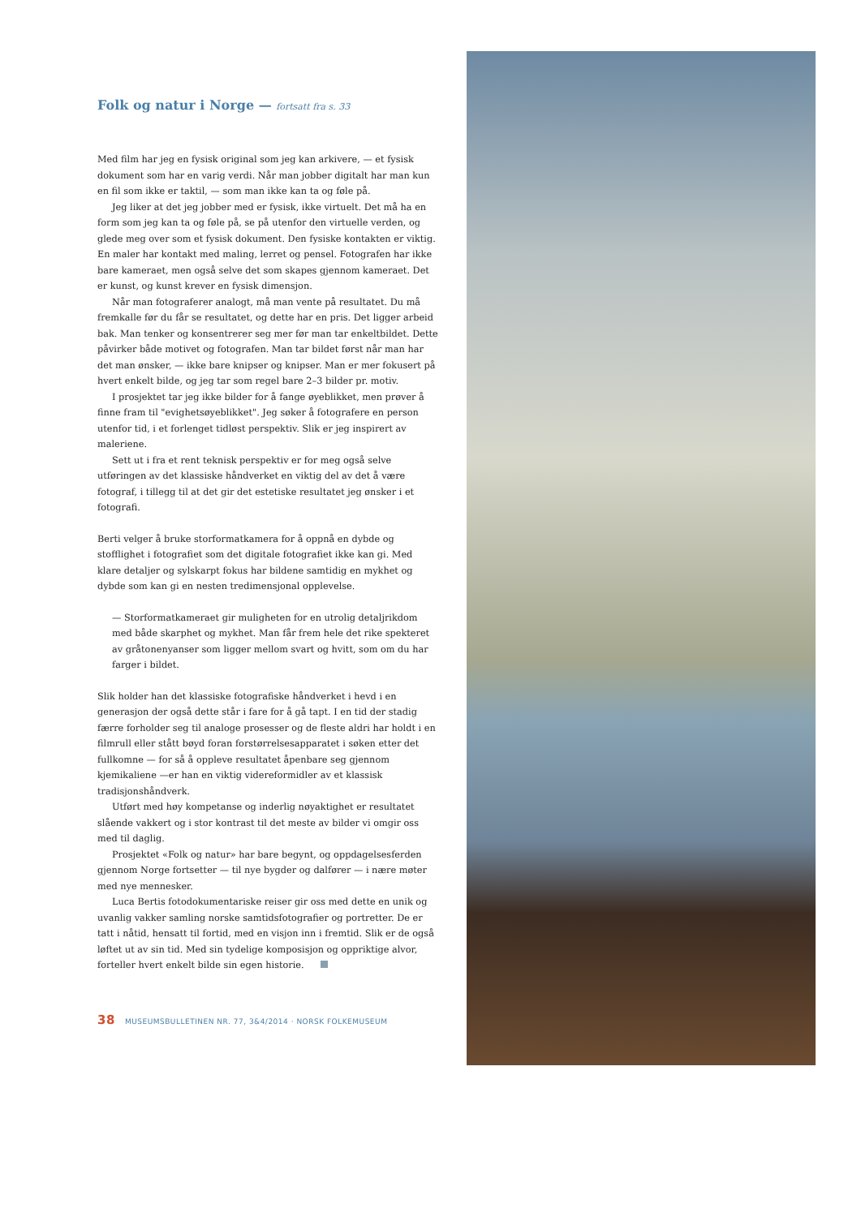Folk og natur i Norge — fortsatt fra s. 33
Med film har jeg en fysisk original som jeg kan arkivere, — et fysisk dokument som har en varig verdi. Når man jobber digitalt har man kun en fil som ikke er taktil, — som man ikke kan ta og føle på.
Jeg liker at det jeg jobber med er fysisk, ikke virtuelt. Det må ha en form som jeg kan ta og føle på, se på utenfor den virtuelle verden, og glede meg over som et fysisk dokument. Den fysiske kontakten er viktig. En maler har kontakt med maling, lerret og pensel. Fotografen har ikke bare kameraet, men også selve det som skapes gjennom kameraet. Det er kunst, og kunst krever en fysisk dimensjon.
Når man fotograferer analogt, må man vente på resultatet. Du må fremkalle før du får se resultatet, og dette har en pris. Det ligger arbeid bak. Man tenker og konsentrerer seg mer før man tar enkeltbildet. Dette påvirker både motivet og fotografen. Man tar bildet først når man har det man ønsker, — ikke bare knipser og knipser. Man er mer fokusert på hvert enkelt bilde, og jeg tar som regel bare 2–3 bilder pr. motiv.
I prosjektet tar jeg ikke bilder for å fange øyeblikket, men prøver å finne fram til "evighetsøyeblikket". Jeg søker å fotografere en person utenfor tid, i et forlenget tidløst perspektiv. Slik er jeg inspirert av maleriene.
Sett ut i fra et rent teknisk perspektiv er for meg også selve utføringen av det klassiske håndverket en viktig del av det å være fotograf, i tillegg til at det gir det estetiske resultatet jeg ønsker i et fotografi.
Berti velger å bruke storformatkamera for å oppnå en dybde og stofflighet i fotografiet som det digitale fotografiet ikke kan gi. Med klare detaljer og sylskarpt fokus har bildene samtidig en mykhet og dybde som kan gi en nesten tredimensjonal opplevelse.
— Storformatkameraet gir muligheten for en utrolig detaljrikdom med både skarphet og mykhet. Man får frem hele det rike spekteret av gråtonenyanser som ligger mellom svart og hvitt, som om du har farger i bildet.
Slik holder han det klassiske fotografiske håndverket i hevd i en generasjon der også dette står i fare for å gå tapt. I en tid der stadig færre forholder seg til analoge prosesser og de fleste aldri har holdt i en filmrull eller stått bøyd foran forstørrelsesapparatet i søken etter det fullkomne — for så å oppleve resultatet åpenbare seg gjennom kjemikaliene —er han en viktig videreformidler av et klassisk tradisjonshåndverk.
Utført med høy kompetanse og inderlig nøyaktighet er resultatet slående vakkert og i stor kontrast til det meste av bilder vi omgir oss med til daglig.
Prosjektet «Folk og natur» har bare begynt, og oppdagelsesferden gjennom Norge fortsetter — til nye bygder og dalfører — i nære møter med nye mennesker.
Luca Bertis fotodokumentariske reiser gir oss med dette en unik og uvanlig vakker samling norske samtidsfotografier og portretter. De er tatt i nåtid, hensatt til fortid, med en visjon inn i fremtid. Slik er de også løftet ut av sin tid. Med sin tydelige komposisjon og oppriktige alvor, forteller hvert enkelt bilde sin egen historie.
38 MUSEUMSBULLETINEN NR. 77, 3&4/2014 · NORSK FOLKEMUSEUM